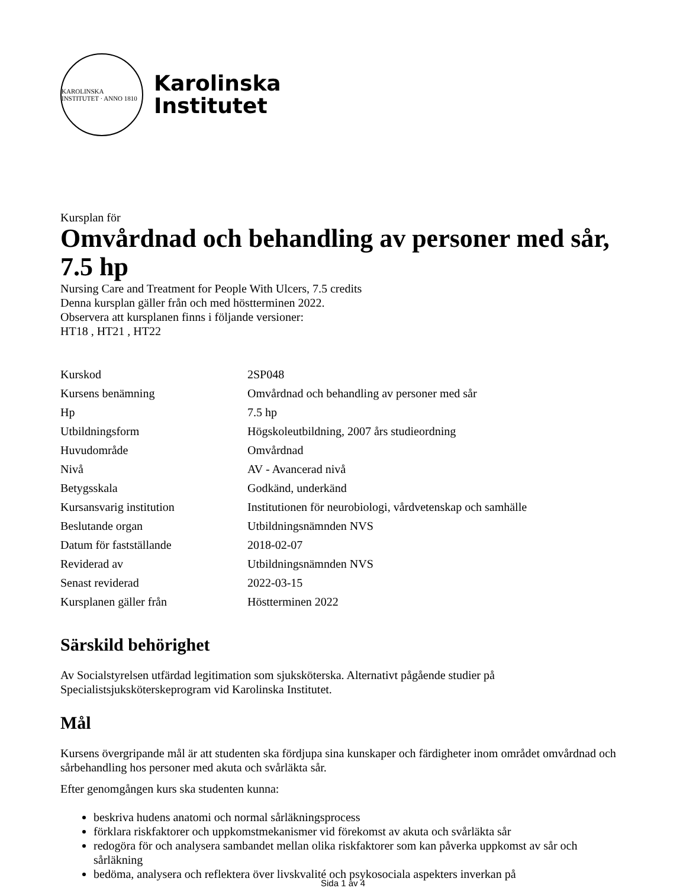KAROLINSKA INSTITUTET · ANNO 1810
Karolinska
Institutet
Kursplan för
Omvårdnad och behandling av personer med sår, 7.5 hp
Nursing Care and Treatment for People With Ulcers, 7.5 credits
Denna kursplan gäller från och med höstterminen 2022.
Observera att kursplanen finns i följande versioner:
HT18 , HT21 , HT22
| Kurskod | 2SP048 |
| Kursens benämning | Omvårdnad och behandling av personer med sår |
| Hp | 7.5 hp |
| Utbildningsform | Högskoleutbildning, 2007 års studieordning |
| Huvudområde | Omvårdnad |
| Nivå | AV - Avancerad nivå |
| Betygsskala | Godkänd, underkänd |
| Kursansvarig institution | Institutionen för neurobiologi, vårdvetenskap och samhälle |
| Beslutande organ | Utbildningsnämnden NVS |
| Datum för fastställande | 2018-02-07 |
| Reviderad av | Utbildningsnämnden NVS |
| Senast reviderad | 2022-03-15 |
| Kursplanen gäller från | Höstterminen 2022 |
Särskild behörighet
Av Socialstyrelsen utfärdad legitimation som sjuksköterska. Alternativt pågående studier på Specialistsjuksköterskeprogram vid Karolinska Institutet.
Mål
Kursens övergripande mål är att studenten ska fördjupa sina kunskaper och färdigheter inom området omvårdnad och sårbehandling hos personer med akuta och svårläkta sår.
Efter genomgången kurs ska studenten kunna:
beskriva hudens anatomi och normal sårläkningsprocess
förklara riskfaktorer och uppkomstmekanismer vid förekomst av akuta och svårläkta sår
redogöra för och analysera sambandet mellan olika riskfaktorer som kan påverka uppkomst av sår och sårläkning
bedöma, analysera och reflektera över livskvalité och psykosociala aspekters inverkan på
Sida 1 av 4